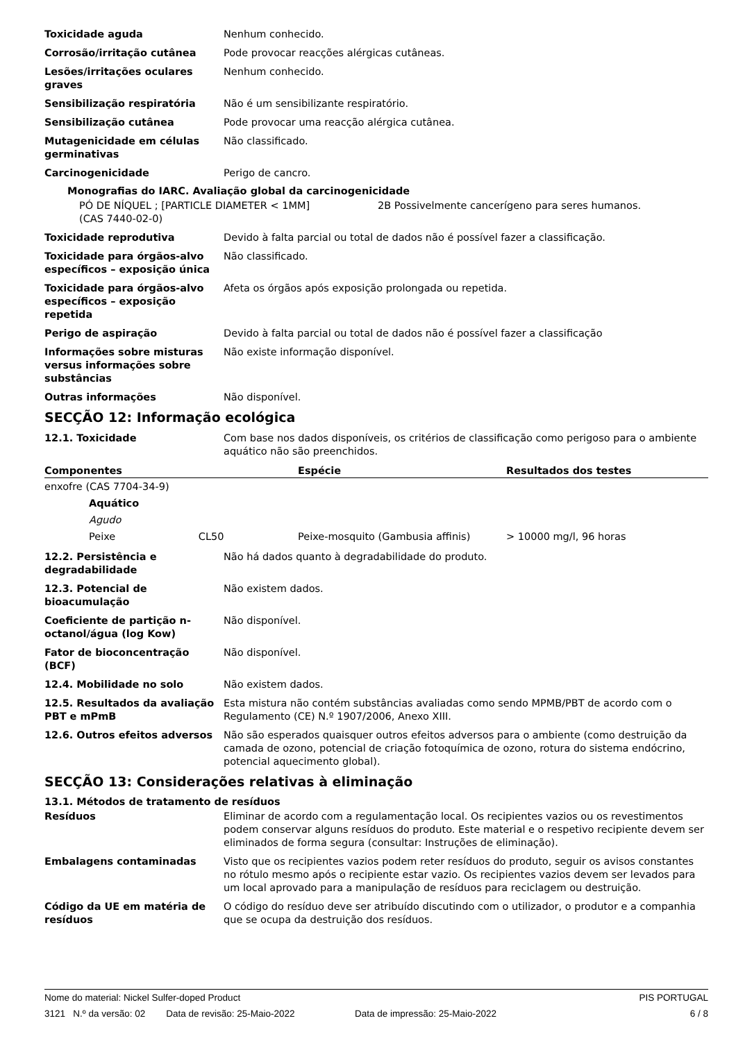Toxicidade aguda Nenhum conhecido.
Corrosão/irritação cutânea Pode provocar reacções alérgicas cutâneas.
Lesões/irritações oculares graves
Nenhum conhecido.
Sensibilização respiratória Não é um sensibilizante respiratório.
Sensibilização cutânea Pode provocar uma reacção alérgica cutânea.
Mutagenicidade em células germinativas
Não classificado.
Carcinogenicidade Perigo de cancro.
Monografias do IARC. Avaliação global da carcinogenicidade
PÓ DE NÍQUEL ; [PARTICLE DIAMETER < 1MM]
(CAS 7440-02-0)
2B Possivelmente cancerígeno para seres humanos.
Toxicidade reprodutiva Devido à falta parcial ou total de dados não é possível fazer a classificação.
Toxicidade para órgãos-alvo específicos – exposição única
Não classificado.
Toxicidade para órgãos-alvo específicos – exposição repetida
Afeta os órgãos após exposição prolongada ou repetida.
Perigo de aspiração Devido à falta parcial ou total de dados não é possível fazer a classificação
Informações sobre misturas versus informações sobre substâncias
Não existe informação disponível.
Outras informações Não disponível.
SECÇÃO 12: Informação ecológica
12.1. Toxicidade Com base nos dados disponíveis, os critérios de classificação como perigoso para o ambiente aquático não são preenchidos.
| Componentes | Espécie | Resultados dos testes |
| --- | --- | --- |
| enxofre (CAS 7704-34-9) | | |
| Aquático | | |
| Agudo | | |
| Peixe CL50 | Peixe-mosquito (Gambusia affinis) | > 10000 mg/l, 96 horas |
12.2. Persistência e degradabilidade
Não há dados quanto à degradabilidade do produto.
12.3. Potencial de bioacumulação
Não existem dados.
Coeficiente de partição n-octanol/água (log Kow)
Não disponível.
Fator de bioconcentração (BCF)
Não disponível.
12.4. Mobilidade no solo Não existem dados.
12.5. Resultados da avaliação PBT e mPmB
Esta mistura não contém substâncias avaliadas como sendo MPMB/PBT de acordo com o Regulamento (CE) N.º 1907/2006, Anexo XIII.
12.6. Outros efeitos adversos Não são esperados quaisquer outros efeitos adversos para o ambiente (como destruição da camada de ozono, potencial de criação fotoquímica de ozono, rotura do sistema endócrino, potencial aquecimento global).
SECÇÃO 13: Considerações relativas à eliminação
13.1. Métodos de tratamento de resíduos
Resíduos Eliminar de acordo com a regulamentação local. Os recipientes vazios ou os revestimentos podem conservar alguns resíduos do produto. Este material e o respetivo recipiente devem ser eliminados de forma segura (consultar: Instruções de eliminação).
Embalagens contaminadas Visto que os recipientes vazios podem reter resíduos do produto, seguir os avisos constantes no rótulo mesmo após o recipiente estar vazio. Os recipientes vazios devem ser levados para um local aprovado para a manipulação de resíduos para reciclagem ou destruição.
Código da UE em matéria de resíduos
O código do resíduo deve ser atribuído discutindo com o utilizador, o produtor e a companhia que se ocupa da destruição dos resíduos.
Nome do material: Nickel Sulfer-doped Product PIS PORTUGAL
3121 N.º da versão: 02 Data de revisão: 25-Maio-2022 Data de impressão: 25-Maio-2022 6 / 8